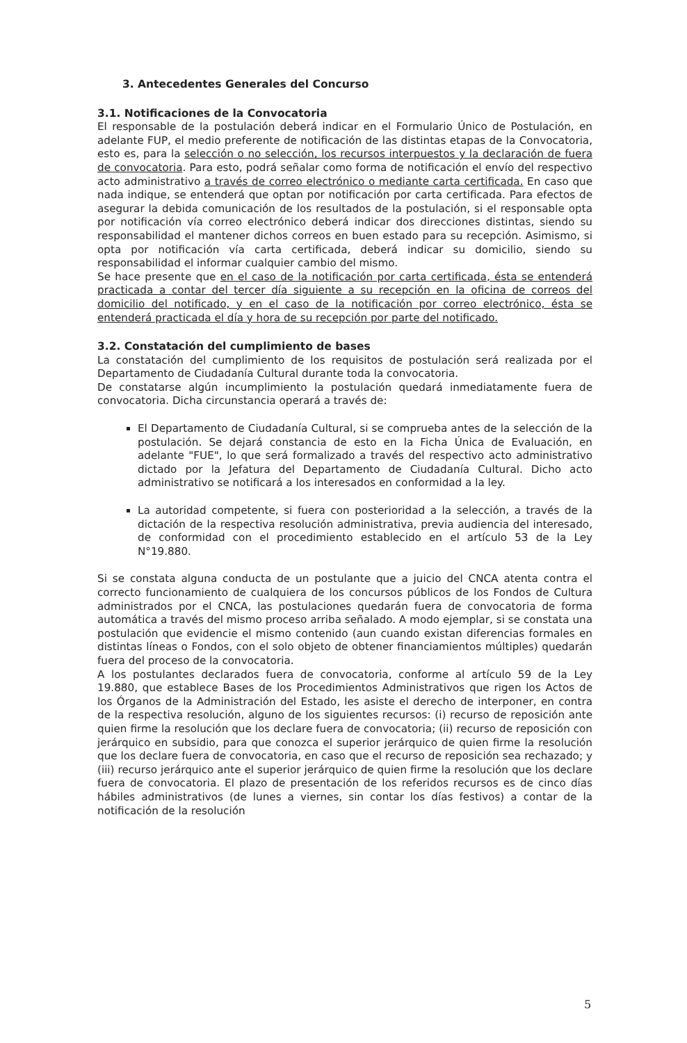3. Antecedentes Generales del Concurso
3.1. Notificaciones de la Convocatoria
El responsable de la postulación deberá indicar en el Formulario Único de Postulación, en adelante FUP, el medio preferente de notificación de las distintas etapas de la Convocatoria, esto es, para la selección o no selección, los recursos interpuestos y la declaración de fuera de convocatoria. Para esto, podrá señalar como forma de notificación el envío del respectivo acto administrativo a través de correo electrónico o mediante carta certificada. En caso que nada indique, se entenderá que optan por notificación por carta certificada. Para efectos de asegurar la debida comunicación de los resultados de la postulación, si el responsable opta por notificación vía correo electrónico deberá indicar dos direcciones distintas, siendo su responsabilidad el mantener dichos correos en buen estado para su recepción. Asimismo, si opta por notificación vía carta certificada, deberá indicar su domicilio, siendo su responsabilidad el informar cualquier cambio del mismo.
Se hace presente que en el caso de la notificación por carta certificada, ésta se entenderá practicada a contar del tercer día siguiente a su recepción en la oficina de correos del domicilio del notificado, y en el caso de la notificación por correo electrónico, ésta se entenderá practicada el día y hora de su recepción por parte del notificado.
3.2. Constatación del cumplimiento de bases
La constatación del cumplimiento de los requisitos de postulación será realizada por el Departamento de Ciudadanía Cultural durante toda la convocatoria.
De constatarse algún incumplimiento la postulación quedará inmediatamente fuera de convocatoria. Dicha circunstancia operará a través de:
El Departamento de Ciudadanía Cultural, si se comprueba antes de la selección de la postulación. Se dejará constancia de esto en la Ficha Única de Evaluación, en adelante "FUE", lo que será formalizado a través del respectivo acto administrativo dictado por la Jefatura del Departamento de Ciudadanía Cultural. Dicho acto administrativo se notificará a los interesados en conformidad a la ley.
La autoridad competente, si fuera con posterioridad a la selección, a través de la dictación de la respectiva resolución administrativa, previa audiencia del interesado, de conformidad con el procedimiento establecido en el artículo 53 de la Ley N°19.880.
Si se constata alguna conducta de un postulante que a juicio del CNCA atenta contra el correcto funcionamiento de cualquiera de los concursos públicos de los Fondos de Cultura administrados por el CNCA, las postulaciones quedarán fuera de convocatoria de forma automática a través del mismo proceso arriba señalado. A modo ejemplar, si se constata una postulación que evidencie el mismo contenido (aun cuando existan diferencias formales en distintas líneas o Fondos, con el solo objeto de obtener financiamientos múltiples) quedarán fuera del proceso de la convocatoria.
A los postulantes declarados fuera de convocatoria, conforme al artículo 59 de la Ley 19.880, que establece Bases de los Procedimientos Administrativos que rigen los Actos de los Órganos de la Administración del Estado, les asiste el derecho de interponer, en contra de la respectiva resolución, alguno de los siguientes recursos: (i) recurso de reposición ante quien firme la resolución que los declare fuera de convocatoria; (ii) recurso de reposición con jerárquico en subsidio, para que conozca el superior jerárquico de quien firme la resolución que los declare fuera de convocatoria, en caso que el recurso de reposición sea rechazado; y (iii) recurso jerárquico ante el superior jerárquico de quien firme la resolución que los declare fuera de convocatoria. El plazo de presentación de los referidos recursos es de cinco días hábiles administrativos (de lunes a viernes, sin contar los días festivos) a contar de la notificación de la resolución
5